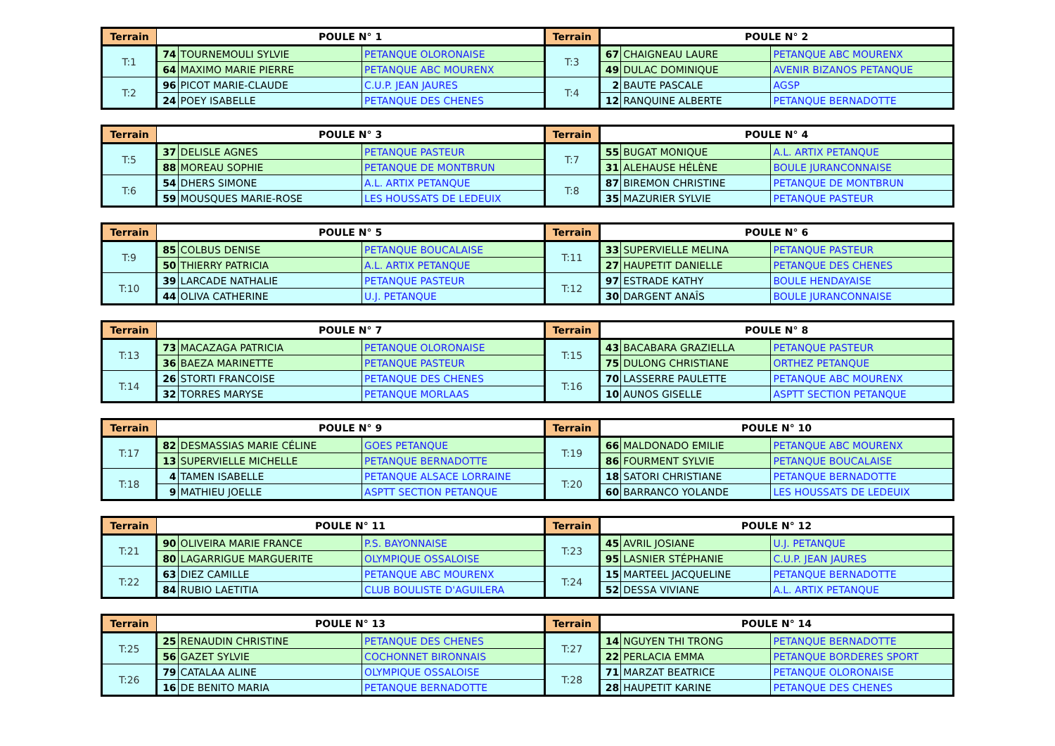| Terrain | POULE N° 1 | | | Terrain | POULE N° 2 | | |
| --- | --- | --- | --- | --- | --- | --- | --- |
| T:1 | 74 | TOURNEMOULI SYLVIE | PETANQUE OLORONAISE | T:3 | 67 | CHAIGNEAU LAURE | PETANQUE ABC MOURENX |
| | 64 | MAXIMO MARIE PIERRE | PETANQUE ABC MOURENX | | 49 | DULAC DOMINIQUE | AVENIR BIZANOS PETANQUE |
| T:2 | 96 | PICOT MARIE-CLAUDE | C.U.P. JEAN JAURES | T:4 | 2 | BAUTE PASCALE | AGSP |
| | 24 | POEY ISABELLE | PETANQUE DES CHENES | | 12 | RANQUINE ALBERTE | PETANQUE BERNADOTTE |
| Terrain | POULE N° 3 | | | Terrain | POULE N° 4 | | |
| --- | --- | --- | --- | --- | --- | --- | --- |
| T:5 | 37 | DELISLE AGNES | PETANQUE PASTEUR | T:7 | 55 | BUGAT MONIQUE | A.L. ARTIX PETANQUE |
| | 88 | MOREAU SOPHIE | PETANQUE DE MONTBRUN | | 31 | ALEHAUSE HÉLÈNE | BOULE JURANCONNAISE |
| T:6 | 54 | DHERS SIMONE | A.L. ARTIX PETANQUE | T:8 | 87 | BIREMON CHRISTINE | PETANQUE DE MONTBRUN |
| | 59 | MOUSQUES MARIE-ROSE | LES HOUSSATS DE LEDEUIX | | 35 | MAZURIER SYLVIE | PETANQUE PASTEUR |
| Terrain | POULE N° 5 | | | Terrain | POULE N° 6 | | |
| --- | --- | --- | --- | --- | --- | --- | --- |
| T:9 | 85 | COLBUS DENISE | PETANQUE BOUCALAISE | T:11 | 33 | SUPERVIELLE MELINA | PETANQUE PASTEUR |
| | 50 | THIERRY PATRICIA | A.L. ARTIX PETANQUE | | 27 | HAUPETIT DANIELLE | PETANQUE DES CHENES |
| T:10 | 39 | LARCADE NATHALIE | PETANQUE PASTEUR | T:12 | 97 | ESTRADE KATHY | BOULE HENDAYAISE |
| | 44 | OLIVA CATHERINE | U.J. PETANQUE | | 30 | DARGENT ANAÎS | BOULE JURANCONNAISE |
| Terrain | POULE N° 7 | | | Terrain | POULE N° 8 | | |
| --- | --- | --- | --- | --- | --- | --- | --- |
| T:13 | 73 | MACAZAGA PATRICIA | PETANQUE OLORONAISE | T:15 | 43 | BACABARA GRAZIELLA | PETANQUE PASTEUR |
| | 36 | BAEZA MARINETTE | PETANQUE PASTEUR | | 75 | DULONG CHRISTIANE | ORTHEZ PETANQUE |
| T:14 | 26 | STORTI FRANCOISE | PETANQUE DES CHENES | T:16 | 70 | LASSERRE PAULETTE | PETANQUE ABC MOURENX |
| | 32 | TORRES MARYSE | PETANQUE MORLAAS | | 10 | AUNOS GISELLE | ASPTT SECTION PETANQUE |
| Terrain | POULE N° 9 | | | Terrain | POULE N° 10 | | |
| --- | --- | --- | --- | --- | --- | --- | --- |
| T:17 | 82 | DESMASSIAS MARIE CÉLINE | GOES PETANQUE | T:19 | 66 | MALDONADO EMILIE | PETANQUE ABC MOURENX |
| | 13 | SUPERVIELLE MICHELLE | PETANQUE BERNADOTTE | | 86 | FOURMENT SYLVIE | PETANQUE BOUCALAISE |
| T:18 | 4 | TAMEN ISABELLE | PETANQUE ALSACE LORRAINE | T:20 | 18 | SATORI CHRISTIANE | PETANQUE BERNADOTTE |
| | 9 | MATHIEU JOELLE | ASPTT SECTION PETANQUE | | 60 | BARRANCO YOLANDE | LES HOUSSATS DE LEDEUIX |
| Terrain | POULE N° 11 | | | Terrain | POULE N° 12 | | |
| --- | --- | --- | --- | --- | --- | --- | --- |
| T:21 | 90 | OLIVEIRA MARIE FRANCE | P.S. BAYONNAISE | T:23 | 45 | AVRIL JOSIANE | U.J. PETANQUE |
| | 80 | LAGARRIGUE MARGUERITE | OLYMPIQUE OSSALOISE | | 95 | LASNIER STÉPHANIE | C.U.P. JEAN JAURES |
| T:22 | 63 | DIEZ CAMILLE | PETANQUE ABC MOURENX | T:24 | 15 | MARTEEL JACQUELINE | PETANQUE BERNADOTTE |
| | 84 | RUBIO LAETITIA | CLUB BOULISTE D'AGUILERA | | 52 | DESSA VIVIANE | A.L. ARTIX PETANQUE |
| Terrain | POULE N° 13 | | | Terrain | POULE N° 14 | | |
| --- | --- | --- | --- | --- | --- | --- | --- |
| T:25 | 25 | RENAUDIN CHRISTINE | PETANQUE DES CHENES | T:27 | 14 | NGUYEN THI TRONG | PETANQUE BERNADOTTE |
| | 56 | GAZET SYLVIE | COCHONNET BIRONNAIS | | 22 | PERLACIA EMMA | PETANQUE BORDERES SPORT |
| T:26 | 79 | CATALAA ALINE | OLYMPIQUE OSSALOISE | T:28 | 71 | MARZAT BEATRICE | PETANQUE OLORONAISE |
| | 16 | DE BENITO MARIA | PETANQUE BERNADOTTE | | 28 | HAUPETIT KARINE | PETANQUE DES CHENES |